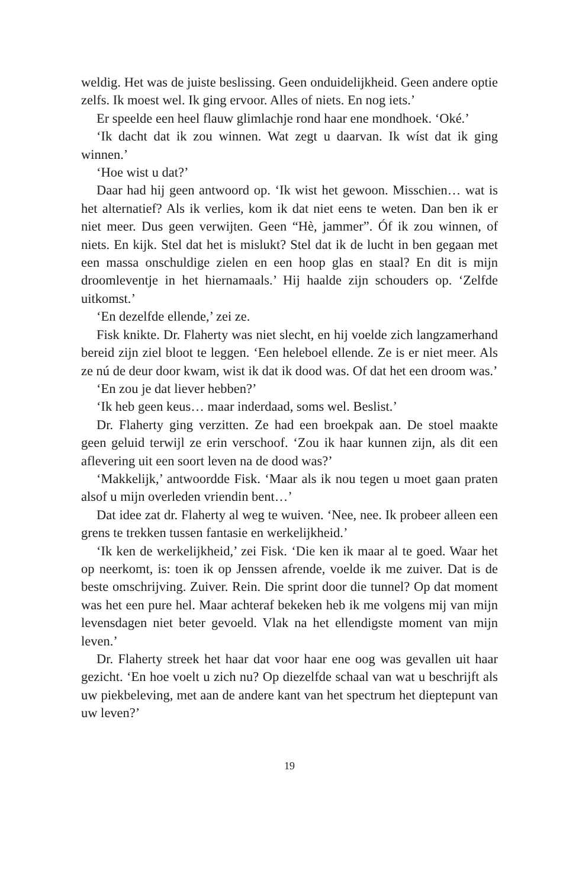weldig. Het was de juiste beslissing. Geen onduidelijkheid. Geen andere optie zelfs. Ik moest wel. Ik ging ervoor. Alles of niets. En nog iets.’
Er speelde een heel flauw glimlachje rond haar ene mondhoek. ‘Oké.’
‘Ik dacht dat ik zou winnen. Wat zegt u daarvan. Ik wíst dat ik ging winnen.’
‘Hoe wist u dat?’
Daar had hij geen antwoord op. ‘Ik wist het gewoon. Misschien… wat is het alternatief? Als ik verlies, kom ik dat niet eens te weten. Dan ben ik er niet meer. Dus geen verwijten. Geen “Hè, jammer”. Óf ik zou winnen, of niets. En kijk. Stel dat het is mislukt? Stel dat ik de lucht in ben gegaan met een massa onschuldige zielen en een hoop glas en staal? En dit is mijn droomleventje in het hiernamaals.’ Hij haalde zijn schouders op. ‘Zelfde uitkomst.’
‘En dezelfde ellende,’ zei ze.
Fisk knikte. Dr. Flaherty was niet slecht, en hij voelde zich langzamerhand bereid zijn ziel bloot te leggen. ‘Een heleboel ellende. Ze is er niet meer. Als ze nú de deur door kwam, wist ik dat ik dood was. Of dat het een droom was.’
‘En zou je dat liever hebben?’
‘Ik heb geen keus… maar inderdaad, soms wel. Beslist.’
Dr. Flaherty ging verzitten. Ze had een broekpak aan. De stoel maakte geen geluid terwijl ze erin verschoof. ‘Zou ik haar kunnen zijn, als dit een aflevering uit een soort leven na de dood was?’
‘Makkelijk,’ antwoordde Fisk. ‘Maar als ik nou tegen u moet gaan praten alsof u mijn overleden vriendin bent…’
Dat idee zat dr. Flaherty al weg te wuiven. ‘Nee, nee. Ik probeer alleen een grens te trekken tussen fantasie en werkelijkheid.’
‘Ik ken de werkelijkheid,’ zei Fisk. ‘Die ken ik maar al te goed. Waar het op neerkomt, is: toen ik op Jenssen afrende, voelde ik me zuiver. Dat is de beste omschrijving. Zuiver. Rein. Die sprint door die tunnel? Op dat moment was het een pure hel. Maar achteraf bekeken heb ik me volgens mij van mijn levensdagen niet beter gevoeld. Vlak na het ellendigste moment van mijn leven.’
Dr. Flaherty streek het haar dat voor haar ene oog was gevallen uit haar gezicht. ‘En hoe voelt u zich nu? Op diezelfde schaal van wat u beschrijft als uw piekbeleving, met aan de andere kant van het spectrum het dieptepunt van uw leven?’
19